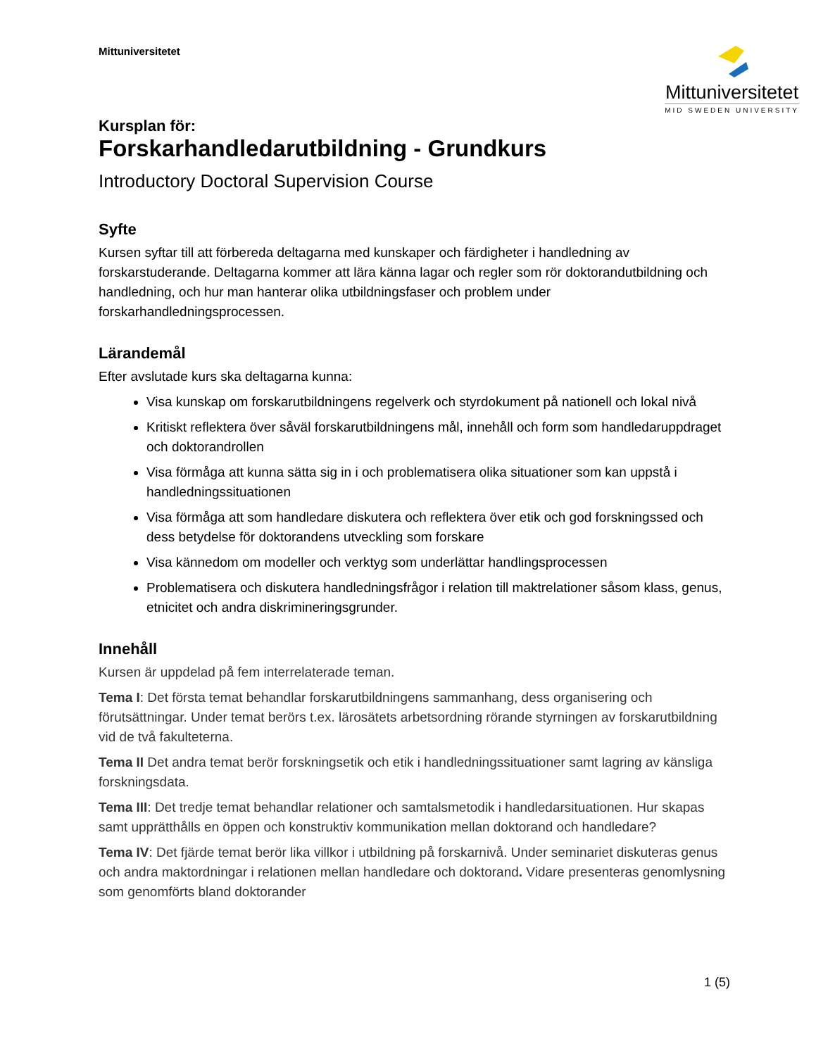Mittuniversitetet
Mittuniversitetet
MID SWEDEN UNIVERSITY
Kursplan för:
Forskarhandledarutbildning - Grundkurs
Introductory Doctoral Supervision Course
Syfte
Kursen syftar till att förbereda deltagarna med kunskaper och färdigheter i handledning av forskarstuderande. Deltagarna kommer att lära känna lagar och regler som rör doktorandutbildning och handledning, och hur man hanterar olika utbildningsfaser och problem under forskarhandledningsprocessen.
Lärandemål
Efter avslutade kurs ska deltagarna kunna:
Visa kunskap om forskarutbildningens regelverk och styrdokument på nationell och lokal nivå
Kritiskt reflektera över såväl forskarutbildningens mål, innehåll och form som handledaruppdraget och doktorandrollen
Visa förmåga att kunna sätta sig in i och problematisera olika situationer som kan uppstå i handledningssituationen
Visa förmåga att som handledare diskutera och reflektera över etik och god forskningssed och dess betydelse för doktorandens utveckling som forskare
Visa kännedom om modeller och verktyg som underlättar handlingsprocessen
Problematisera och diskutera handledningsfrågor i relation till maktrelationer såsom klass, genus, etnicitet och andra diskrimineringsgrunder.
Innehåll
Kursen är uppdelad på fem interrelaterade teman.
Tema I: Det första temat behandlar forskarutbildningens sammanhang, dess organisering och förutsättningar. Under temat berörs t.ex. lärosätets arbetsordning rörande styrningen av forskarutbildning vid de två fakulteterna.
Tema II Det andra temat berör forskningsetik och etik i handledningssituationer samt lagring av känsliga forskningsdata.
Tema III: Det tredje temat behandlar relationer och samtalsmetodik i handledarsituationen. Hur skapas samt upprätthålls en öppen och konstruktiv kommunikation mellan doktorand och handledare?
Tema IV: Det fjärde temat berör lika villkor i utbildning på forskarnivå. Under seminariet diskuteras genus och andra maktordningar i relationen mellan handledare och doktorand. Vidare presenteras genomlysning som genomförts bland doktorander
1 (5)